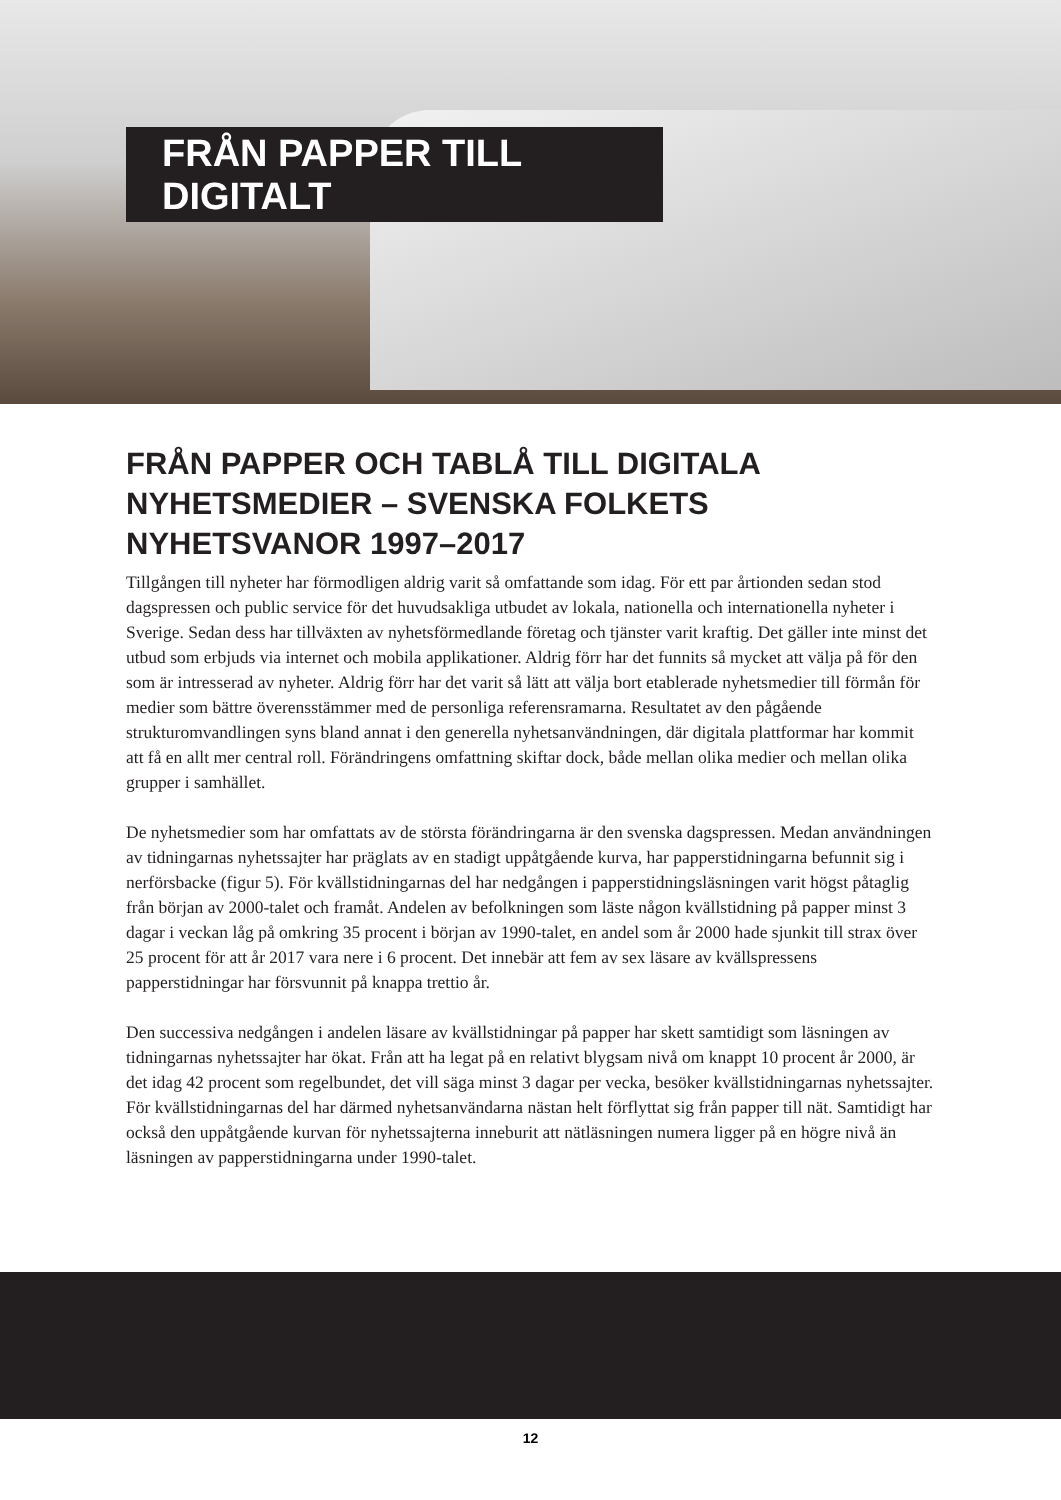FRÅN PAPPER TILL DIGITALT
FRÅN PAPPER OCH TABLÅ TILL DIGITALA NYHETSMEDIER – SVENSKA FOLKETS NYHETSVANOR 1997–2017
Tillgången till nyheter har förmodligen aldrig varit så omfattande som idag. För ett par årtionden sedan stod dagspressen och public service för det huvudsakliga utbudet av lokala, nationella och internatio­nella nyheter i Sverige. Sedan dess har tillväxten av nyhetsförmedlande företag och tjänster varit kraftig. Det gäller inte minst det utbud som erbjuds via internet och mobila applikationer. Aldrig förr har det funnits så mycket att välja på för den som är intresserad av nyheter. Aldrig förr har det varit så lätt att välja bort etablerade nyhetsmedier till förmån för medier som bättre överensstämmer med de personli­ga referensramarna. Resultatet av den pågående strukturomvandlingen syns bland annat i den generella nyhetsanvändningen, där digitala plattformar har kommit att få en allt mer central roll. Förändringens omfattning skiftar dock, både mellan olika medier och mellan olika grupper i samhället.
De nyhetsmedier som har omfattats av de största förändringarna är den svenska dagspressen. Medan användningen av tidningarnas nyhetssajter har präglats av en stadigt uppåtgående kurva, har pappers­tidningarna befunnit sig i nerförsbacke (figur 5). För kvällstidningarnas del har nedgången i pappers­tidningsläsningen varit högst påtaglig från början av 2000-talet och framåt. Andelen av befolkningen som läste någon kvällstidning på papper minst 3 dagar i veckan låg på omkring 35 procent i början av 1990-talet, en andel som år 2000 hade sjunkit till strax över 25 procent för att år 2017 vara nere i 6 procent. Det innebär att fem av sex läsare av kvällspressens papperstidningar har försvunnit på knappa trettio år.
Den successiva nedgången i andelen läsare av kvällstidningar på papper har skett samtidigt som läsningen av tidningarnas nyhetssajter har ökat. Från att ha legat på en relativt blygsam nivå om knappt 10 procent år 2000, är det idag 42 procent som regelbundet, det vill säga minst 3 dagar per vecka, besöker kvällstidningarnas nyhetssajter. För kvällstidningarnas del har därmed nyhets­användarna nästan helt förflyttat sig från papper till nät. Samtidigt har också den uppåtgående kurvan för nyhetssajterna inneburit att nätläsningen numera ligger på en högre nivå än läsningen av papperstidningarna under 1990-talet.
12